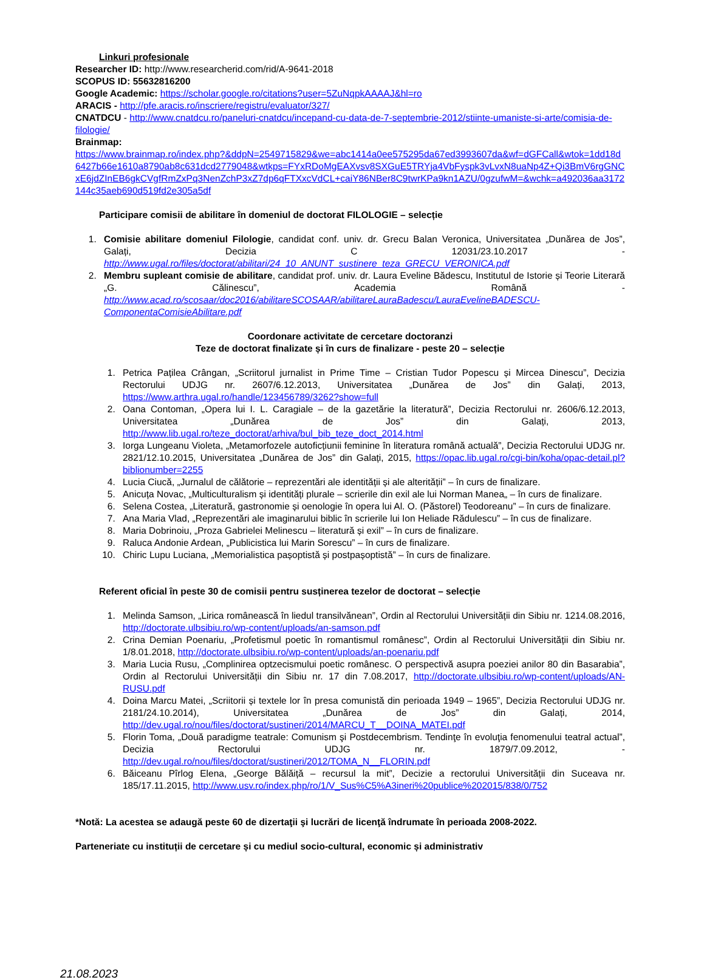Linkuri profesionale
Researcher ID: http://www.researcherid.com/rid/A-9641-2018
SCOPUS ID: 55632816200
Google Academic: https://scholar.google.ro/citations?user=5ZuNqpkAAAAJ&hl=ro
ARACIS - http://pfe.aracis.ro/inscriere/registru/evaluator/327/
CNATDCU - http://www.cnatdcu.ro/paneluri-cnatdcu/incepand-cu-data-de-7-septembrie-2012/stiinte-umaniste-si-arte/comisia-de-filologie/
Brainmap:
https://www.brainmap.ro/index.php?&ddpN=2549715829&we=abc1414a0ee575295da67ed3993607da&wf=dGFCall&wtok=1dd18d6427b66e1610a8790ab8c631dcd2779048&wtkps=FYxRDoMgEAXvsv8SXGuE5TRYja4VbFyspk3vLvxN8uaNp4Z+Qi3BmV6rgGNCxE6jdZInEB6gkCVgfRmZxPq3NenZchP3xZ7dp6qFTXxcVdCL+caiY86NBer8C9twrKPa9kn1AZU/0gzufwM=&wchk=a492036aa3172144c35aeb690d519fd2e305a5df
Participare comisii de abilitare în domeniul de doctorat FILOLOGIE – selecție
1. Comisie abilitare domeniul Filologie, candidat conf. univ. dr. Grecu Balan Veronica, Universitatea „Dunărea de Jos”, Galați, Decizia C 12031/23.10.2017 - http://www.ugal.ro/files/doctorat/abilitari/24_10_ANUNT_sustinere_teza_GRECU_VERONICA.pdf
2. Membru supleant comisie de abilitare, candidat prof. univ. dr. Laura Eveline Bădescu, Institutul de Istorie și Teorie Literară „G. Călinescu”, Academia Română - http://www.acad.ro/scosaar/doc2016/abilitareSCOSAAR/abilitareLauraBadescu/LauraEvelineBADESCU-ComponentaComisieAbilitare.pdf
Coordonare activitate de cercetare doctoranzi
Teze de doctorat finalizate și în curs de finalizare - peste 20 – selecție
1. Petrica Pațilea Crângan, „Scriitorul jurnalist in Prime Time – Cristian Tudor Popescu și Mircea Dinescu”, Decizia Rectorului UDJG nr. 2607/6.12.2013, Universitatea „Dunărea de Jos” din Galați, 2013, https://www.arthra.ugal.ro/handle/123456789/3262?show=full
2. Oana Contoman, „Opera lui I. L. Caragiale – de la gazetărie la literatură”, Decizia Rectorului nr. 2606/6.12.2013, Universitatea „Dunărea de Jos” din Galați, 2013, http://www.lib.ugal.ro/teze_doctorat/arhiva/bul_bib_teze_doct_2014.html
3. Iorga Lungeanu Violeta, „Metamorfozele autoficțiunii feminine în literatura română actuală”, Decizia Rectorului UDJG nr. 2821/12.10.2015, Universitatea „Dunărea de Jos” din Galați, 2015, https://opac.lib.ugal.ro/cgi-bin/koha/opac-detail.pl?biblionumber=2255
4. Lucia Ciucă, „Jurnalul de călătorie – reprezentări ale identității și ale alterității” – în curs de finalizare.
5. Anicuța Novac, „Multiculturalism și identități plurale – scrierile din exil ale lui Norman Manea„ – în curs de finalizare.
6. Selena Costea, „Literatură, gastronomie și oenologie în opera lui Al. O. (Păstorel) Teodoreanu” – în curs de finalizare.
7. Ana Maria Vlad, „Reprezentări ale imaginarului biblic în scrierile lui Ion Heliade Rădulescu” – în cus de finalizare.
8. Maria Dobrinoiu, „Proza Gabrielei Melinescu – literatură și exil” – în curs de finalizare.
9. Raluca Andonie Ardean, „Publicistica lui Marin Sorescu” – în curs de finalizare.
10. Chiric Lupu Luciana, „Memorialistica pașoptistă și postpașoptistă” – în curs de finalizare.
Referent oficial în peste 30 de comisii pentru susținerea tezelor de doctorat – selecție
1. Melinda Samson, „Lirica românească în liedul transilvănean”, Ordin al Rectorului Universității din Sibiu nr. 1214.08.2016, http://doctorate.ulbsibiu.ro/wp-content/uploads/an-samson.pdf
2. Crina Demian Poenariu, „Profetismul poetic în romantismul românesc”, Ordin al Rectorului Universității din Sibiu nr. 1/8.01.2018, http://doctorate.ulbsibiu.ro/wp-content/uploads/an-poenariu.pdf
3. Maria Lucia Rusu, „Complinirea optzecismului poetic românesc. O perspectivă asupra poeziei anilor 80 din Basarabia”, Ordin al Rectorului Universității din Sibiu nr. 17 din 7.08.2017, http://doctorate.ulbsibiu.ro/wp-content/uploads/AN-RUSU.pdf
4. Doina Marcu Matei, „Scriitorii și textele lor în presa comunistă din perioada 1949 – 1965”, Decizia Rectorului UDJG nr. 2181/24.10.2014), Universitatea „Dunărea de Jos” din Galați, 2014, http://dev.ugal.ro/nou/files/doctorat/sustineri/2014/MARCU_T__DOINA_MATEI.pdf
5. Florin Toma, „Două paradigme teatrale: Comunism şi Postdecembrism. Tendinţe în evoluţia fenomenului teatral actual”, Decizia Rectorului UDJG nr. 1879/7.09.2012, - http://dev.ugal.ro/nou/files/doctorat/sustineri/2012/TOMA_N__FLORIN.pdf
6. Băiceanu Pîrlog Elena, „George Bălăiță – recursul la mit”, Decizie a rectorului Universității din Suceava nr. 185/17.11.2015, http://www.usv.ro/index.php/ro/1/V_Sus%C5%A3ineri%20publice%202015/838/0/752
*Notă: La acestea se adaugă peste 60 de dizertaţii şi lucrări de licenţă îndrumate în perioada 2008-2022.
Parteneriate cu instituții de cercetare și cu mediul socio-cultural, economic și administrativ
21.08.2023